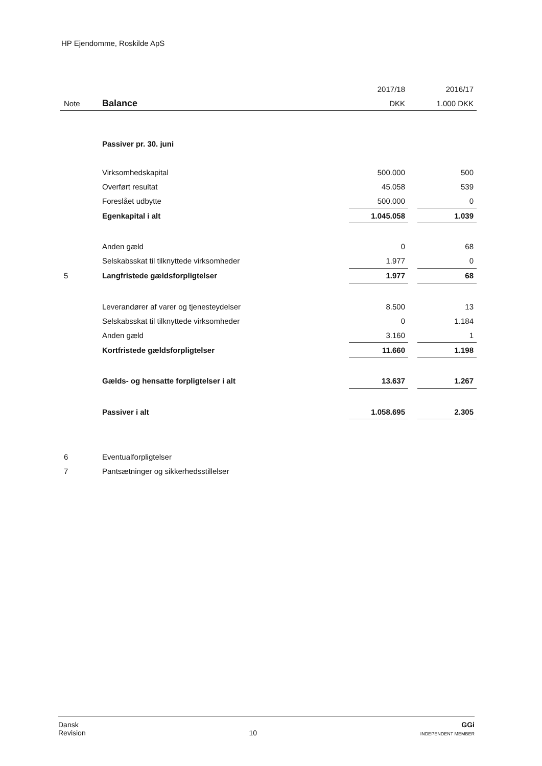HP Ejendomme, Roskilde ApS
| | | 2017/18 | | 2016/17 |
| Note | Balance | DKK | | 1.000 DKK |
| | Passiver pr. 30. juni | | | |
| | Virksomhedskapital | 500.000 | | 500 |
| | Overført resultat | 45.058 | | 539 |
| | Foreslået udbytte | 500.000 | | 0 |
| | Egenkapital i alt | 1.045.058 | | 1.039 |
| | Anden gæld | 0 | | 68 |
| | Selskabsskat til tilknyttede virksomheder | 1.977 | | 0 |
| 5 | Langfristede gældsforpligtelser | 1.977 | | 68 |
| | Leverandører af varer og tjenesteydelser | 8.500 | | 13 |
| | Selskabsskat til tilknyttede virksomheder | 0 | | 1.184 |
| | Anden gæld | 3.160 | | 1 |
| | Kortfristede gældsforpligtelser | 11.660 | | 1.198 |
| | Gælds- og hensatte forpligtelser i alt | 13.637 | | 1.267 |
| | Passiver i alt | 1.058.695 | | 2.305 |
| 6 | Eventualforpligtelser | | | |
| 7 | Pantsætninger og sikkerhedsstillelser | | | |
Dansk
Revision
10
GGi
INDEPENDENT MEMBER